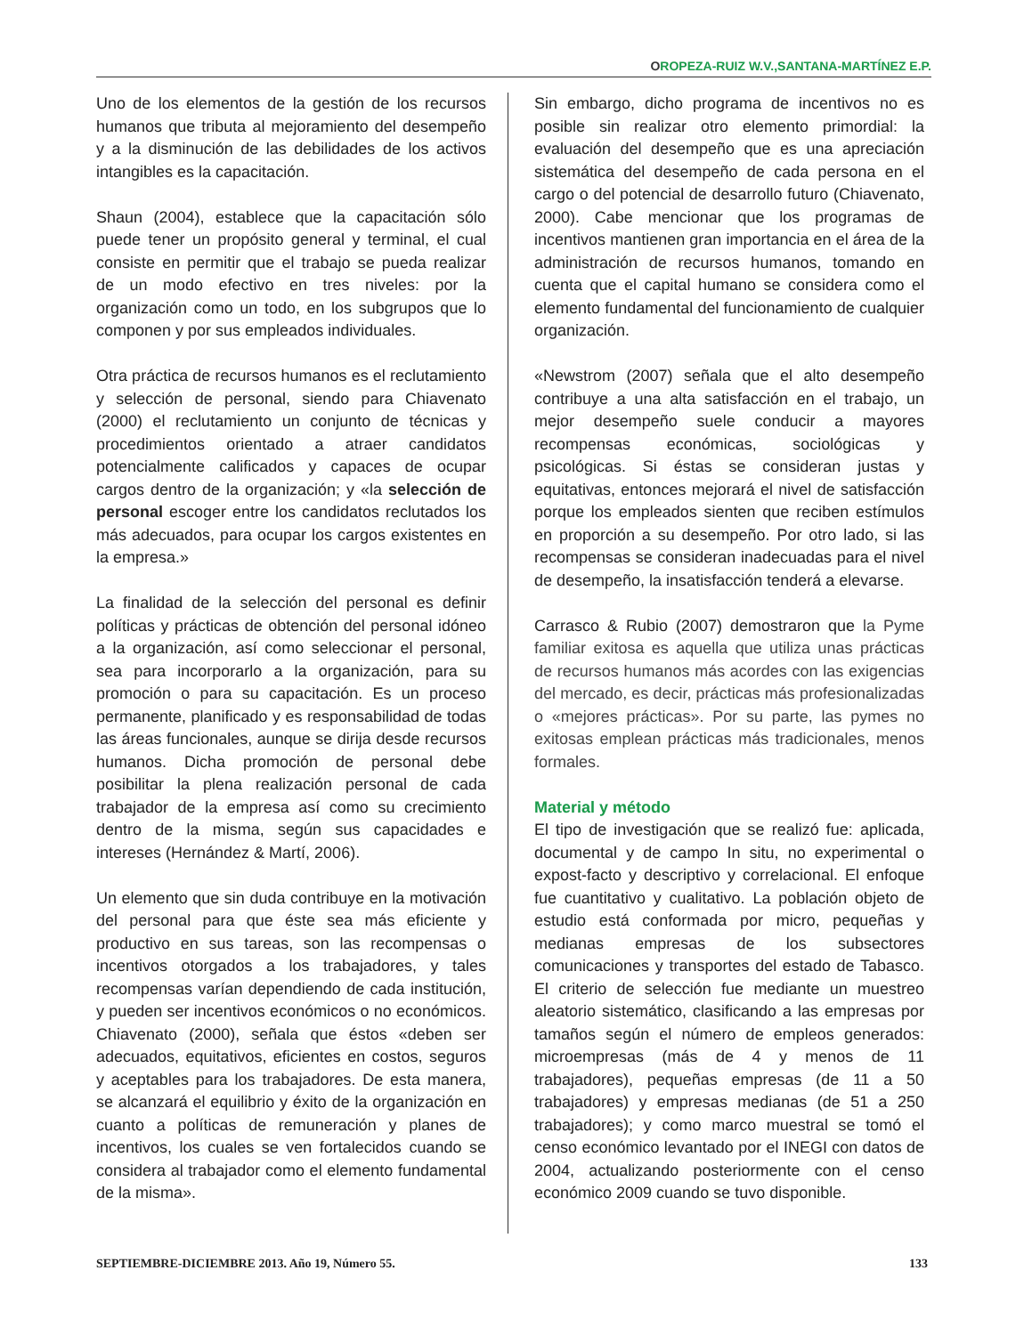OROPEZA-RUIZ W.V.,SANTANA-MARTÍNEZ E.P.
Uno de los elementos de la gestión de los recursos humanos que tributa al mejoramiento del desempeño y a la disminución de las debilidades de los activos intangibles es la capacitación.
Shaun (2004), establece que la capacitación sólo puede tener un propósito general y terminal, el cual consiste en permitir que el trabajo se pueda realizar de un modo efectivo en tres niveles: por la organización como un todo, en los subgrupos que lo componen y por sus empleados individuales.
Otra práctica de recursos humanos es el reclutamiento y selección de personal, siendo para Chiavenato (2000) el reclutamiento un conjunto de técnicas y procedimientos orientado a atraer candidatos potencialmente calificados y capaces de ocupar cargos dentro de la organización; y «la selección de personal escoger entre los candidatos reclutados los más adecuados, para ocupar los cargos existentes en la empresa.»
La finalidad de la selección del personal es definir políticas y prácticas de obtención del personal idóneo a la organización, así como seleccionar el personal, sea para incorporarlo a la organización, para su promoción o para su capacitación. Es un proceso permanente, planificado y es responsabilidad de todas las áreas funcionales, aunque se dirija desde recursos humanos. Dicha promoción de personal debe posibilitar la plena realización personal de cada trabajador de la empresa así como su crecimiento dentro de la misma, según sus capacidades e intereses (Hernández & Martí, 2006).
Un elemento que sin duda contribuye en la motivación del personal para que éste sea más eficiente y productivo en sus tareas, son las recompensas o incentivos otorgados a los trabajadores, y tales recompensas varían dependiendo de cada institución, y pueden ser incentivos económicos o no económicos. Chiavenato (2000), señala que éstos «deben ser adecuados, equitativos, eficientes en costos, seguros y aceptables para los trabajadores. De esta manera, se alcanzará el equilibrio y éxito de la organización en cuanto a políticas de remuneración y planes de incentivos, los cuales se ven fortalecidos cuando se considera al trabajador como el elemento fundamental de la misma».
Sin embargo, dicho programa de incentivos no es posible sin realizar otro elemento primordial: la evaluación del desempeño que es una apreciación sistemática del desempeño de cada persona en el cargo o del potencial de desarrollo futuro (Chiavenato, 2000). Cabe mencionar que los programas de incentivos mantienen gran importancia en el área de la administración de recursos humanos, tomando en cuenta que el capital humano se considera como el elemento fundamental del funcionamiento de cualquier organización.
«Newstrom (2007) señala que el alto desempeño contribuye a una alta satisfacción en el trabajo, un mejor desempeño suele conducir a mayores recompensas económicas, sociológicas y psicológicas. Si éstas se consideran justas y equitativas, entonces mejorará el nivel de satisfacción porque los empleados sienten que reciben estímulos en proporción a su desempeño. Por otro lado, si las recompensas se consideran inadecuadas para el nivel de desempeño, la insatisfacción tenderá a elevarse.
Carrasco & Rubio (2007) demostraron que la Pyme familiar exitosa es aquella que utiliza unas prácticas de recursos humanos más acordes con las exigencias del mercado, es decir, prácticas más profesionalizadas o «mejores prácticas». Por su parte, las pymes no exitosas emplean prácticas más tradicionales, menos formales.
Material y método
El tipo de investigación que se realizó fue: aplicada, documental y de campo In situ, no experimental o expost-facto y descriptivo y correlacional. El enfoque fue cuantitativo y cualitativo. La población objeto de estudio está conformada por micro, pequeñas y medianas empresas de los subsectores comunicaciones y transportes del estado de Tabasco. El criterio de selección fue mediante un muestreo aleatorio sistemático, clasificando a las empresas por tamaños según el número de empleos generados: microempresas (más de 4 y menos de 11 trabajadores), pequeñas empresas (de 11 a 50 trabajadores) y empresas medianas (de 51 a 250 trabajadores); y como marco muestral se tomó el censo económico levantado por el INEGI con datos de 2004, actualizando posteriormente con el censo económico 2009 cuando se tuvo disponible.
SEPTIEMBRE-DICIEMBRE 2013. Año 19, Número 55. 133